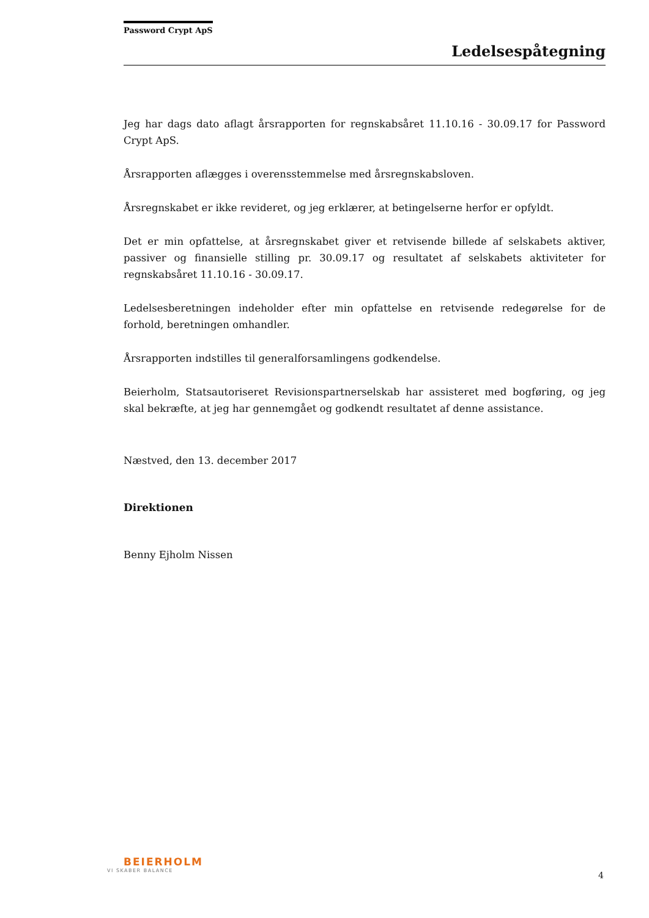Password Crypt ApS
Ledelsespåtegning
Jeg har dags dato aflagt årsrapporten for regnskabsåret 11.10.16 - 30.09.17 for Password Crypt ApS.
Årsrapporten aflægges i overensstemmelse med årsregnskabsloven.
Årsregnskabet er ikke revideret, og jeg erklærer, at betingelserne herfor er opfyldt.
Det er min opfattelse, at årsregnskabet giver et retvisende billede af selskabets aktiver, passiver og finansielle stilling pr. 30.09.17 og resultatet af selskabets aktiviteter for regnskabsåret 11.10.16 - 30.09.17.
Ledelsesberetningen indeholder efter min opfattelse en retvisende redegørelse for de forhold, beretningen omhandler.
Årsrapporten indstilles til generalforsamlingens godkendelse.
Beierholm, Statsautoriseret Revisionspartnerselskab har assisteret med bogføring, og jeg skal bekræfte, at jeg har gennemgået og godkendt resultatet af denne assistance.
Næstved, den 13. december 2017
Direktionen
Benny Ejholm Nissen
BEIERHOLM
VI SKABER BALANCE
4